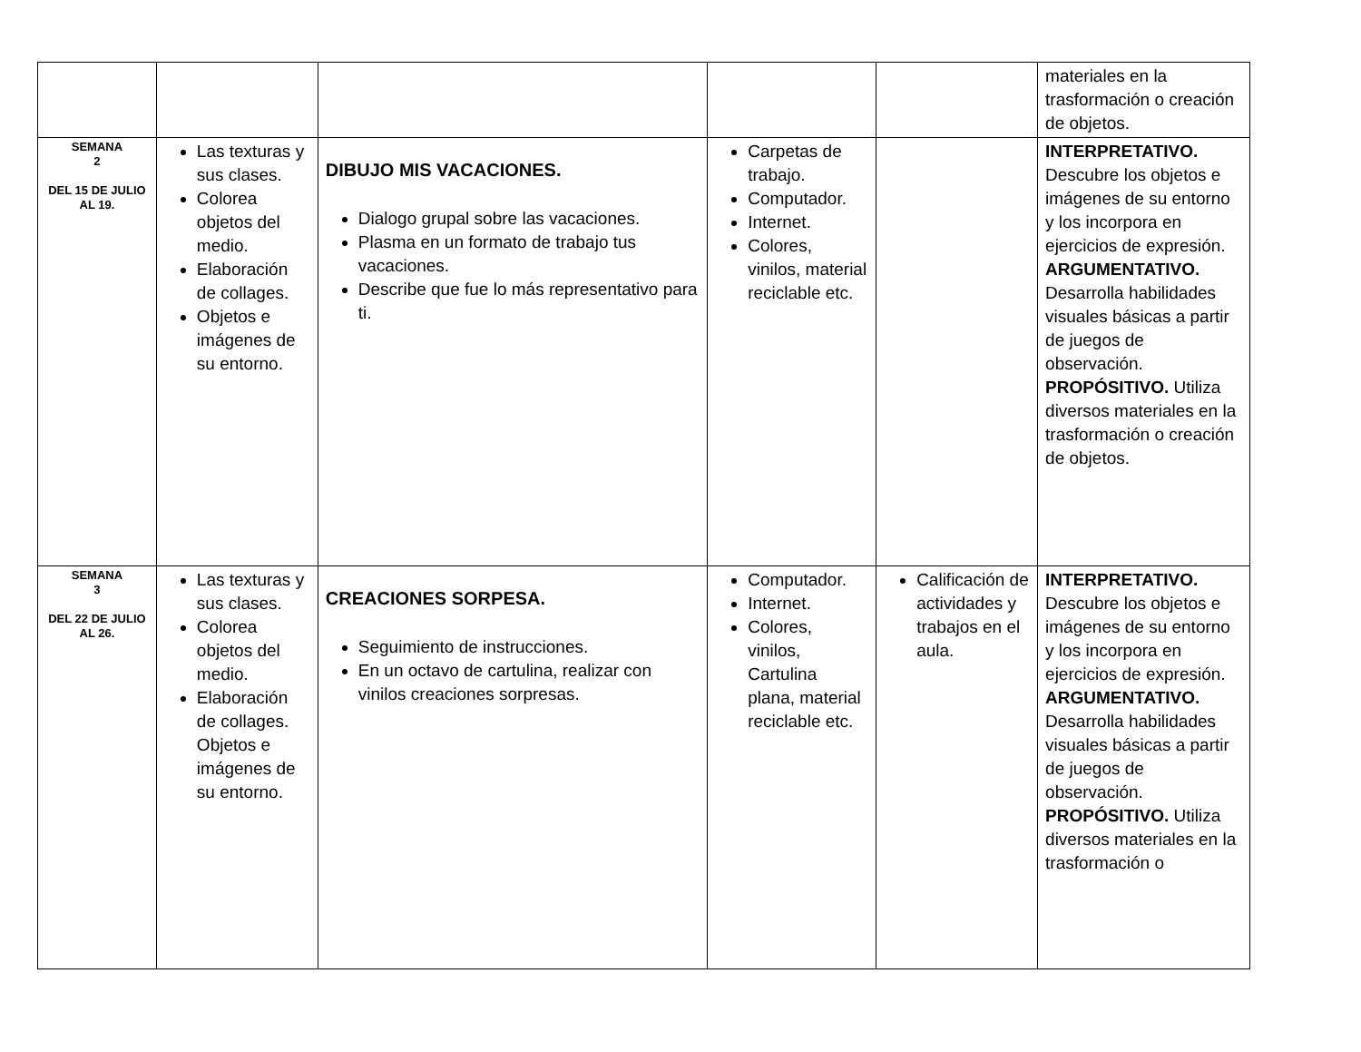| | | | | | materiales en la trasformación o creación de objetos. |
| SEMANA 2 DEL 15 DE JULIO AL 19. | Las texturas y sus clases. Colorea objetos del medio. Elaboración de collages. Objetos e imágenes de su entorno. | DIBUJO MIS VACACIONES. Dialogo grupal sobre las vacaciones. Plasma en un formato de trabajo tus vacaciones. Describe que fue lo más representativo para ti. | Carpetas de trabajo. Computador. Internet. Colores, vinilos, material reciclable etc. | | INTERPRETATIVO. Descubre los objetos e imágenes de su entorno y los incorpora en ejercicios de expresión. ARGUMENTATIVO. Desarrolla habilidades visuales básicas a partir de juegos de observación. PROPÓSITIVO. Utiliza diversos materiales en la trasformación o creación de objetos. |
| SEMANA 3 DEL 22 DE JULIO AL 26. | Las texturas y sus clases. Colorea objetos del medio. Elaboración de collages. Objetos e imágenes de su entorno. | CREACIONES SORPESA. Seguimiento de instrucciones. En un octavo de cartulina, realizar con vinilos creaciones sorpresas. | Computador. Internet. Colores, vinilos, Cartulina plana, material reciclable etc. | Calificación de actividades y trabajos en el aula. | INTERPRETATIVO. Descubre los objetos e imágenes de su entorno y los incorpora en ejercicios de expresión. ARGUMENTATIVO. Desarrolla habilidades visuales básicas a partir de juegos de observación. PROPÓSITIVO. Utiliza diversos materiales en la trasformación o |